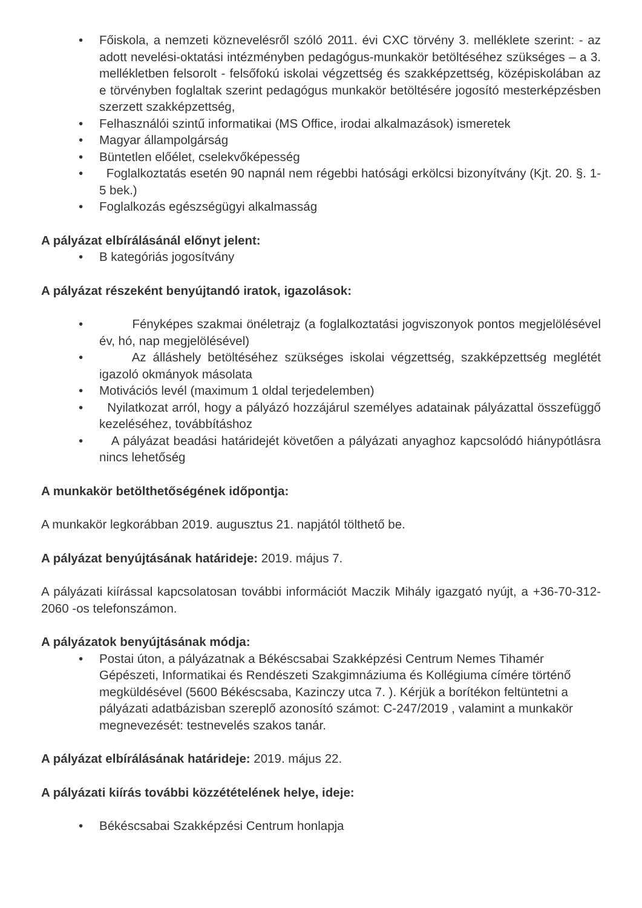• Főiskola, a nemzeti köznevelésről szóló 2011. évi CXC törvény 3. melléklete szerint: - az adott nevelési-oktatási intézményben pedagógus-munkakör betöltéséhez szükséges – a 3. mellékletben felsorolt - felsőfokú iskolai végzettség és szakképzettség, középiskolában az e törvényben foglaltak szerint pedagógus munkakör betöltésére jogosító mesterképzésben szerzett szakképzettség,
• Felhasználói szintű informatikai (MS Office, irodai alkalmazások) ismeretek
• Magyar állampolgárság
• Büntetlen előélet, cselekvőképesség
• Foglalkoztatás esetén 90 napnál nem régebbi hatósági erkölcsi bizonyítvány (Kjt. 20. §. 1-5 bek.)
• Foglalkozás egészségügyi alkalmasság
A pályázat elbírálásánál előnyt jelent:
• B kategóriás jogosítvány
A pályázat részeként benyújtandó iratok, igazolások:
• Fényképes szakmai önéletrajz (a foglalkoztatási jogviszonyok pontos megjelölésével év, hó, nap megjelölésével)
• Az álláshely betöltéséhez szükséges iskolai végzettség, szakképzettség meglétét igazoló okmányok másolata
• Motivációs levél (maximum 1 oldal terjedelemben)
• Nyilatkozat arról, hogy a pályázó hozzájárul személyes adatainak pályázattal összefüggő kezeléséhez, továbbításhoz
• A pályázat beadási határidejét követően a pályázati anyaghoz kapcsolódó hiánypótlásra nincs lehetőség
A munkakör betölthetőségének időpontja:
A munkakör legkorábban 2019. augusztus 21. napjától tölthető be.
A pályázat benyújtásának határideje: 2019. május 7.
A pályázati kiírással kapcsolatosan további információt Maczik Mihály igazgató nyújt, a +36-70-312-2060 -os telefonszámon.
A pályázatok benyújtásának módja:
• Postai úton, a pályázatnak a Békéscsabai Szakképzési Centrum Nemes Tihamér Gépészeti, Informatikai és Rendészeti Szakgimnáziuma és Kollégiuma címére történő megküldésével (5600 Békéscsaba, Kazinczy utca 7. ). Kérjük a borítékon feltüntetni a pályázati adatbázisban szereplő azonosító számot: C-247/2019 , valamint a munkakör megnevezését: testnevelés szakos tanár.
A pályázat elbírálásának határideje: 2019. május 22.
A pályázati kiírás további közzétételének helye, ideje:
• Békéscsabai Szakképzési Centrum honlapja